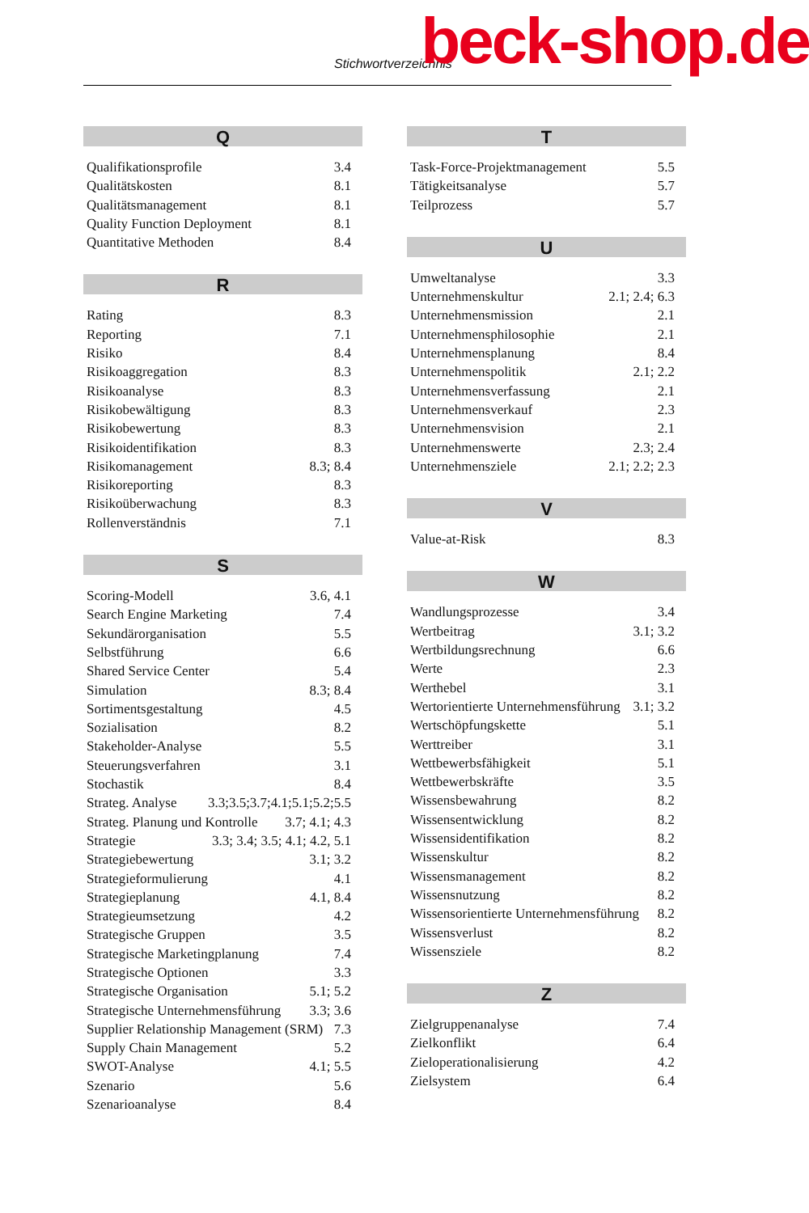Stichwortverzeichnis beck-shop.de
Q
Qualifikationsprofile 3.4
Qualitätskosten 8.1
Qualitätsmanagement 8.1
Quality Function Deployment 8.1
Quantitative Methoden 8.4
R
Rating 8.3
Reporting 7.1
Risiko 8.4
Risikoaggregation 8.3
Risikoanalyse 8.3
Risikobewältigung 8.3
Risikobewertung 8.3
Risikoidentifikation 8.3
Risikomanagement 8.3; 8.4
Risikoreporting 8.3
Risikoüberwachung 8.3
Rollenverständnis 7.1
S
Scoring-Modell 3.6, 4.1
Search Engine Marketing 7.4
Sekundärorganisation 5.5
Selbstführung 6.6
Shared Service Center 5.4
Simulation 8.3; 8.4
Sortimentsgestaltung 4.5
Sozialisation 8.2
Stakeholder-Analyse 5.5
Steuerungsverfahren 3.1
Stochastik 8.4
Strateg. Analyse 3.3;3.5;3.7;4.1;5.1;5.2;5.5
Strateg. Planung und Kontrolle 3.7; 4.1; 4.3
Strategie 3.3; 3.4; 3.5; 4.1; 4.2, 5.1
Strategiebewertung 3.1; 3.2
Strategieformulierung 4.1
Strategieplanung 4.1, 8.4
Strategieumsetzung 4.2
Strategische Gruppen 3.5
Strategische Marketingplanung 7.4
Strategische Optionen 3.3
Strategische Organisation 5.1; 5.2
Strategische Unternehmensführung 3.3; 3.6
Supplier Relationship Management (SRM) 7.3
Supply Chain Management 5.2
SWOT-Analyse 4.1; 5.5
Szenario 5.6
Szenarioanalyse 8.4
T
Task-Force-Projektmanagement 5.5
Tätigkeitsanalyse 5.7
Teilprozess 5.7
U
Umweltanalyse 3.3
Unternehmenskultur 2.1; 2.4; 6.3
Unternehmensmission 2.1
Unternehmensphilosophie 2.1
Unternehmensplanung 8.4
Unternehmenspolitik 2.1; 2.2
Unternehmensverfassung 2.1
Unternehmensverkauf 2.3
Unternehmensvision 2.1
Unternehmenswerte 2.3; 2.4
Unternehmensziele 2.1; 2.2; 2.3
V
Value-at-Risk 8.3
W
Wandlungsprozesse 3.4
Wertbeitrag 3.1; 3.2
Wertbildungsrechnung 6.6
Werte 2.3
Werthebel 3.1
Wertorientierte Unternehmensführung 3.1; 3.2
Wertschöpfungskette 5.1
Werttreiber 3.1
Wettbewerbsfähigkeit 5.1
Wettbewerbskräfte 3.5
Wissensbewahrung 8.2
Wissensentwicklung 8.2
Wissensidentifikation 8.2
Wissenskultur 8.2
Wissensmanagement 8.2
Wissensnutzung 8.2
Wissensorientierte Unternehmensführung 8.2
Wissensverlust 8.2
Wissensziele 8.2
Z
Zielgruppenanalyse 7.4
Zielkonflikt 6.4
Zieloperationalisierung 4.2
Zielsystem 6.4